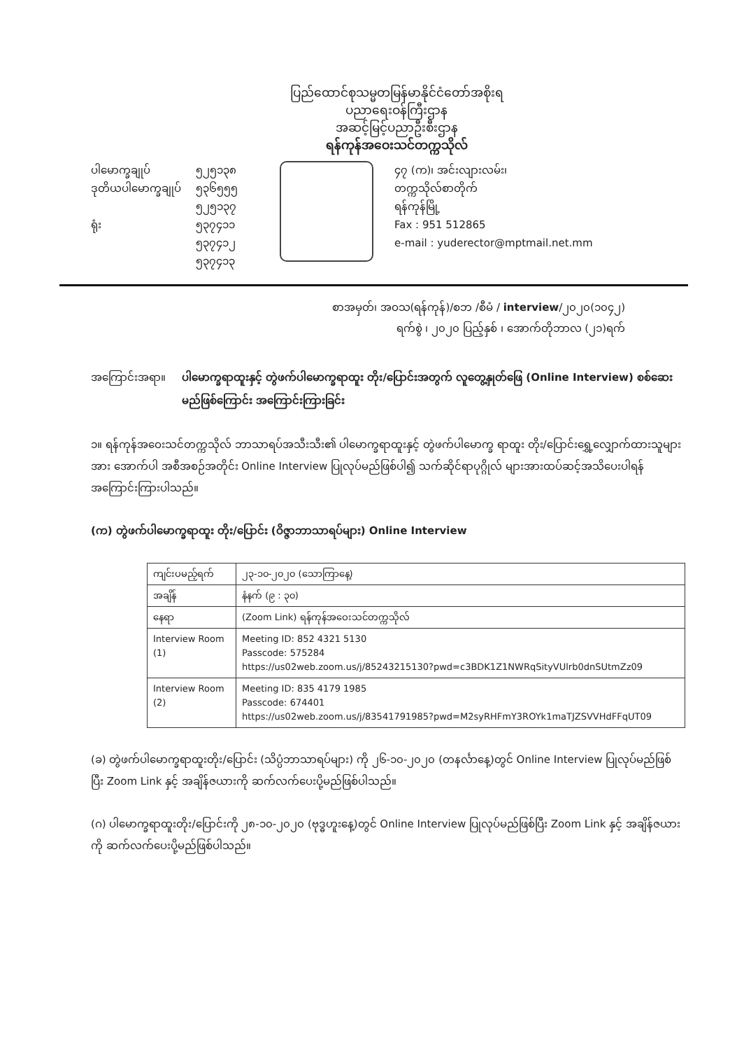ပြည်ထောင်စုသမ္မတမြန်မာနိုင်ငံတော်အစိုးရ
ပညာရေးဝန်ကြီးဌာန
အဆင့်မြင့်ပညာဦးစီးဌာန
ရန်ကုန်အဝေးသင်တက္ကသိုလ်
ပါမောက္ခချုပ်
ဒုတိယပါမောက္ခချုပ်
ရုံး
၅၂၅၁၃၈
၅၃၆၅၅၅
၅၂၅၁၃၇
၅၃၇၄၁၁
၅၃၇၄၁၂
၅၃၇၄၁၃
၄၇ (က)၊ အင်းလျားလမ်း၊
တက္ကသိုလ်စာတိုက်
ရန်ကုန်မြို့
Fax : 951 512865
e-mail : yuderector@mptmail.net.mm
စာအမှတ်၊ အဝသ(ရန်ကုန်)/စဘ /စီမံ / interview/၂၀၂၀(၁၀၄၂)
ရက်စွဲ ၊ ၂၀၂၀ ပြည့်နှစ် ၊ အောက်တိုဘာလ (၂၁)ရက်
အကြောင်းအရာ။ ပါမောက္ခရာထူးနှင့် တွဲဖက်ပါမောက္ခရာထူး တိုး/ပြောင်းအတွက် လူတွေ့နှုတ်ဖြေ (Online Interview) စစ်ဆေး မည်ဖြစ်ကြောင်း အကြောင်းကြားခြင်း
၁။ ရန်ကုန်အဝေးသင်တက္ကသိုလ် ဘာသာရပ်အသီးသီး၏ ပါမောက္ခရာထူးနှင့် တွဲဖက်ပါမောက္ခ ရာထူး တိုး/ပြောင်းရွှေ့လျှောက်ထားသူများအား အောက်ပါ အစီအစဉ်အတိုင်း Online Interview ပြုလုပ်မည်ဖြစ်ပါ၍ သက်ဆိုင်ရာပုဂ္ဂိုလ် များအားထပ်ဆင့်အသိပေးပါရန်အကြောင်းကြားပါသည်။
(က) တွဲဖက်ပါမောက္ခရာထူး တိုး/ပြောင်း (ဝိဇ္ဇာဘာသာရပ်များ) Online Interview
| ကျင်းပမည့်ရက် | ၂၃-၁၀-၂၀၂၀ (သောကြာနေ့) |
| အချိန် | နံနက် (၉ : ၃၀) |
| နေရာ | (Zoom Link) ရန်ကုန်အဝေးသင်တက္ကသိုလ် |
| Interview Room (1) | Meeting ID: 852 4321 5130 Passcode: 575284 https://us02web.zoom.us/j/85243215130?pwd=c3BDK1Z1NWRqSityVUlrb0dnSUtmZz09 |
| Interview Room (2) | Meeting ID: 835 4179 1985 Passcode: 674401 https://us02web.zoom.us/j/83541791985?pwd=M2syRHFmY3ROYk1maTJZSVVHdFFqUT09 |
(ခ) တွဲဖက်ပါမောက္ခရာထူးတိုး/ပြောင်း (သိပ္ပံဘာသာရပ်များ) ကို ၂၆-၁၀-၂၀၂၀ (တနင်္လာနေ့)တွင် Online Interview ပြုလုပ်မည်ဖြစ်ပြီး Zoom Link နှင့် အချိန်ဇယားကို ဆက်လက်ပေးပို့မည်ဖြစ်ပါသည်။
(ဂ) ပါမောက္ခရာထူးတိုး/ပြောင်းကို ၂၈-၁၀-၂၀၂၀ (ဗုဒ္ဓဟူးနေ့)တွင် Online Interview ပြုလုပ်မည်ဖြစ်ပြီး Zoom Link နှင့် အချိန်ဇယားကို ဆက်လက်ပေးပို့မည်ဖြစ်ပါသည်။